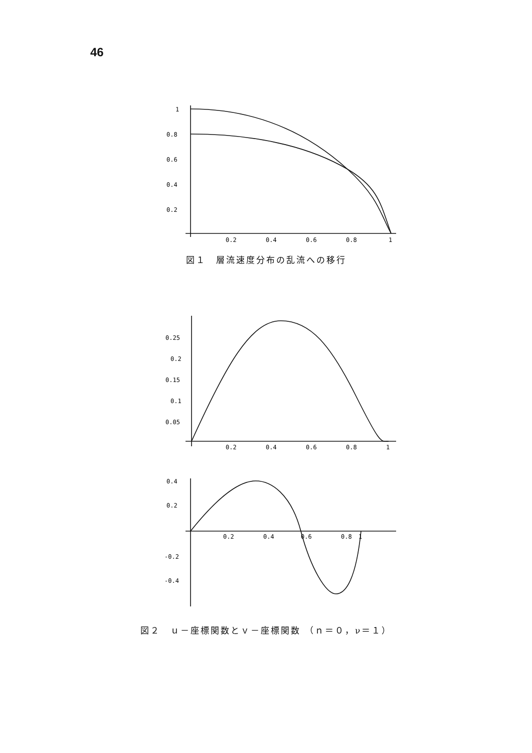46
1
0.8
0.6
0.4
0.2
0.2
0.4
0.6
0.8
1
図１　層流速度分布の乱流への移行
0.25
0.2
0.15
0.1
0.05
0.2
0.4
0.6
0.8
1
0.4
0.2
-0.2
-0.4
0.2
0.4
0.6
0.8
1
図２　ｕ－座標関数とｖ－座標関数 （ｎ＝０，ν＝１）